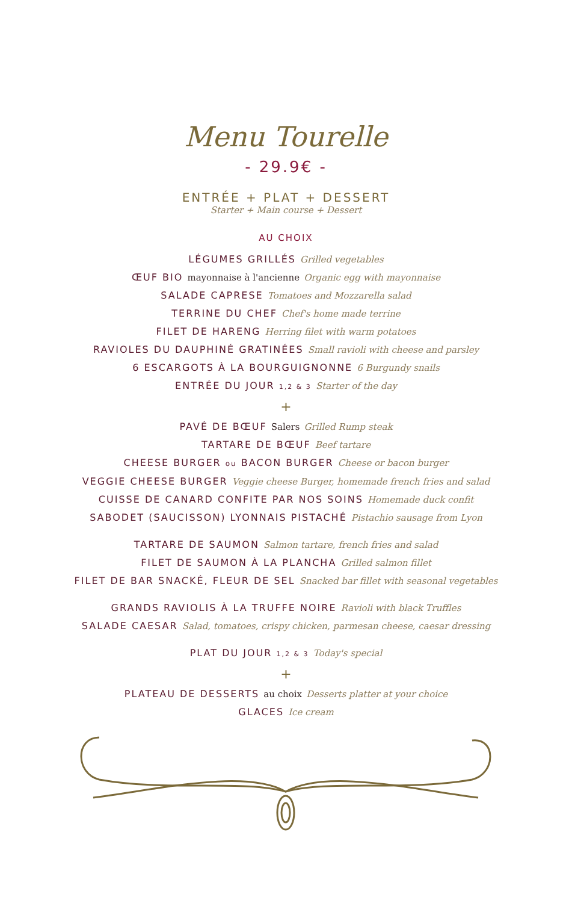Menu Tourelle
- 29.9€ -
ENTRÉE + PLAT + DESSERT
Starter + Main course + Dessert
AU CHOIX
LÉGUMES GRILLÉS Grilled vegetables
ŒUF BIO mayonnaise à l'ancienne Organic egg with mayonnaise
SALADE CAPRESE Tomatoes and Mozzarella salad
TERRINE DU CHEF Chef's home made terrine
FILET DE HARENG Herring filet with warm potatoes
RAVIOLES DU DAUPHINÉ GRATINÉES Small ravioli with cheese and parsley
6 ESCARGOTS À LA BOURGUIGNONNE 6 Burgundy snails
ENTRÉE DU JOUR 1,2 & 3 Starter of the day
+
PAVÉ DE BŒUF Salers Grilled Rump steak
TARTARE DE BŒUF Beef tartare
CHEESE BURGER ou BACON BURGER Cheese or bacon burger
VEGGIE CHEESE BURGER Veggie cheese Burger, homemade french fries and salad
CUISSE DE CANARD CONFITE PAR NOS SOINS Homemade duck confit
SABODET (SAUCISSON) LYONNAIS PISTACHÉ Pistachio sausage from Lyon
TARTARE DE SAUMON Salmon tartare, french fries and salad
FILET DE SAUMON À LA PLANCHA Grilled salmon fillet
FILET DE BAR SNACKÉ, FLEUR DE SEL Snacked bar fillet with seasonal vegetables
GRANDS RAVIOLIS À LA TRUFFE NOIRE Ravioli with black Truffles
SALADE CAESAR Salad, tomatoes, crispy chicken, parmesan cheese, caesar dressing
PLAT DU JOUR 1,2 & 3 Today's special
+
PLATEAU DE DESSERTS au choix Desserts platter at your choice
GLACES Ice cream